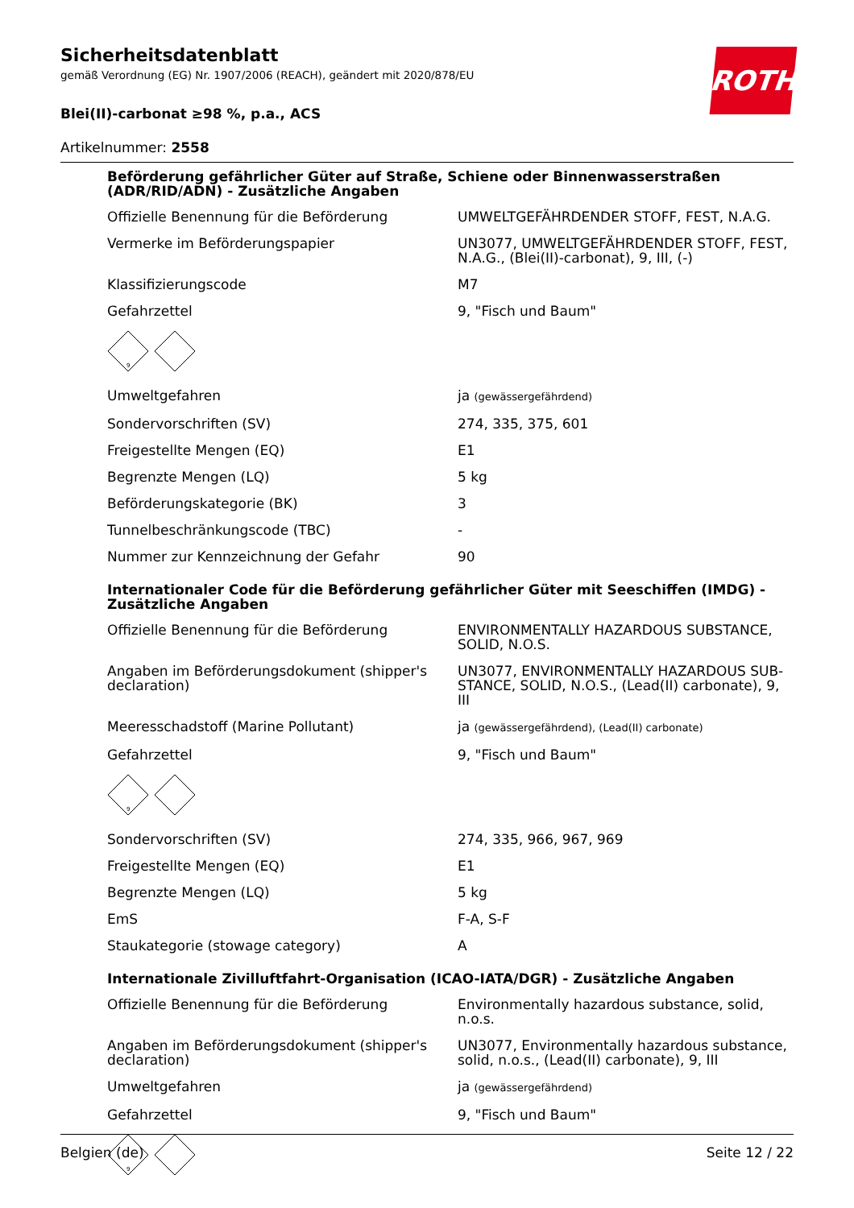ROTH
Sicherheitsdatenblatt
gemäß Verordnung (EG) Nr. 1907/2006 (REACH), geändert mit 2020/878/EU
Blei(II)-carbonat ≥98 %, p.a., ACS
Artikelnummer: 2558
Beförderung gefährlicher Güter auf Straße, Schiene oder Binnenwasserstraßen (ADR/RID/ADN) - Zusätzliche Angaben
| Offizielle Benennung für die Beförderung | UMWELTGEFÄHRDENDER STOFF, FEST, N.A.G. |
| Vermerke im Beförderungspapier | UN3077, UMWELTGEFÄHRDENDER STOFF, FEST, N.A.G., (Blei(II)-carbonat), 9, III, (-) |
| Klassifizierungscode | M7 |
| Gefahrzettel | 9, "Fisch und Baum" |
9
| Umweltgefahren | ja (gewässergefährdend) |
| Sondervorschriften (SV) | 274, 335, 375, 601 |
| Freigestellte Mengen (EQ) | E1 |
| Begrenzte Mengen (LQ) | 5 kg |
| Beförderungskategorie (BK) | 3 |
| Tunnelbeschränkungscode (TBC) | - |
| Nummer zur Kennzeichnung der Gefahr | 90 |
Internationaler Code für die Beförderung gefährlicher Güter mit Seeschiffen (IMDG) - Zusätzliche Angaben
| Offizielle Benennung für die Beförderung | ENVIRONMENTALLY HAZARDOUS SUBSTANCE, SOLID, N.O.S. |
| Angaben im Beförderungsdokument (shipper's declaration) | UN3077, ENVIRONMENTALLY HAZARDOUS SUB­STANCE, SOLID, N.O.S., (Lead(II) carbonate), 9, III |
| Meeresschadstoff (Marine Pollutant) | ja (gewässergefährdend), (Lead(II) carbonate) |
| Gefahrzettel | 9, "Fisch und Baum" |
9
| Sondervorschriften (SV) | 274, 335, 966, 967, 969 |
| Freigestellte Mengen (EQ) | E1 |
| Begrenzte Mengen (LQ) | 5 kg |
| EmS | F-A, S-F |
| Staukategorie (stowage category) | A |
Internationale Zivilluftfahrt-Organisation (ICAO-IATA/DGR) - Zusätzliche Angaben
| Offizielle Benennung für die Beförderung | Environmentally hazardous substance, solid, n.o.s. |
| Angaben im Beförderungsdokument (shipper's declaration) | UN3077, Environmentally hazardous substance, solid, n.o.s., (Lead(II) carbonate), 9, III |
| Umweltgefahren | ja (gewässergefährdend) |
| Gefahrzettel | 9, "Fisch und Baum" |
9
Belgien (de) Seite 12 / 22